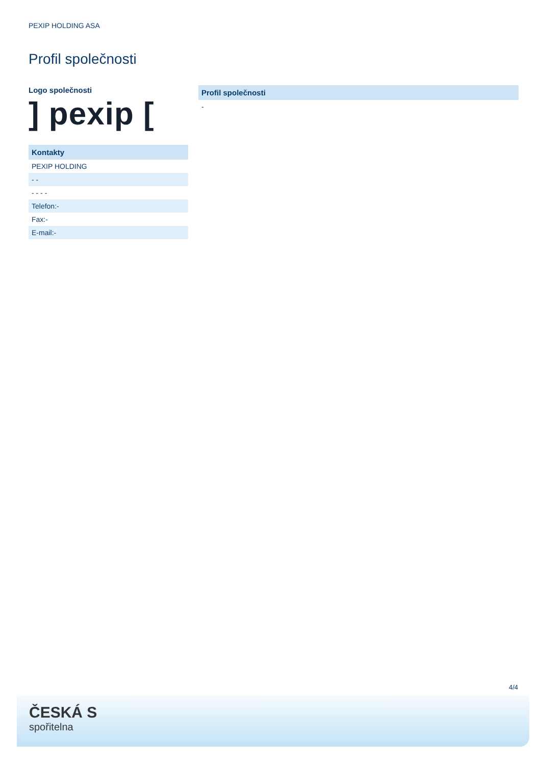PEXIP HOLDING ASA
Profil společnosti
Logo společnosti
] pexip [
| Kontakty |
| --- |
| PEXIP HOLDING |
| - - |
| - - - - |
| Telefon:- |
| Fax:- |
| E-mail:- |
| Profil společnosti |
| --- |
| - |
4/4
ČESKÁ S
spořitelna